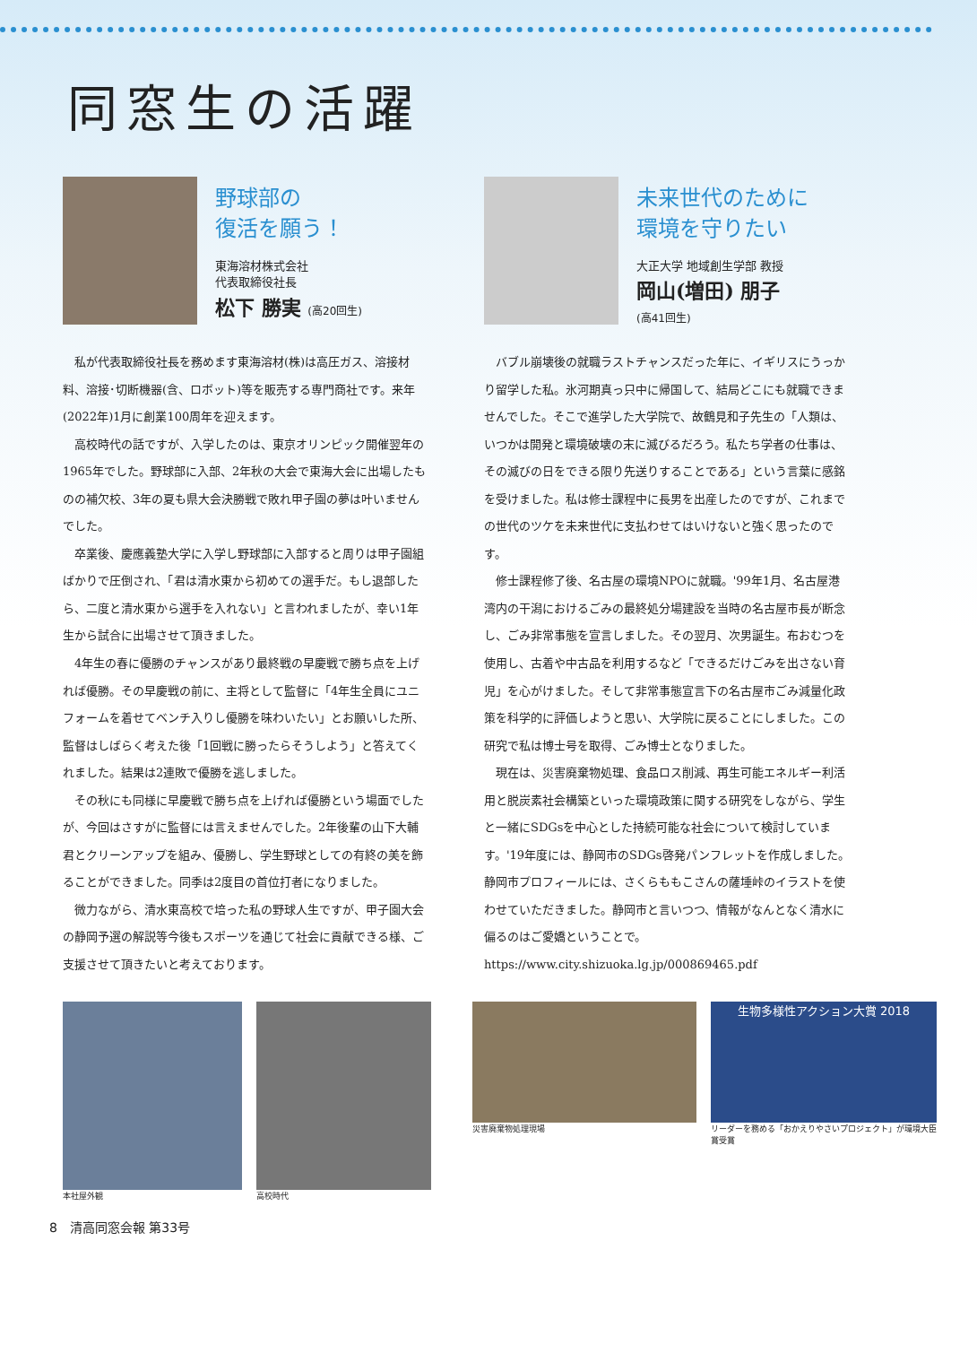同窓生の活躍
野球部の
復活を願う！
東海溶材株式会社
代表取締役社長
松下 勝実 (高20回生)
私が代表取締役社長を務めます東海溶材(株)は高圧ガス、溶接材料、溶接･切断機器(含、ロボット)等を販売する専門商社です。来年(2022年)1月に創業100周年を迎えます。
高校時代の話ですが、入学したのは、東京オリンピック開催翌年の1965年でした。野球部に入部、2年秋の大会で東海大会に出場したものの補欠校、3年の夏も県大会決勝戦で敗れ甲子園の夢は叶いませんでした。
卒業後、慶應義塾大学に入学し野球部に入部すると周りは甲子園組ばかりで圧倒され、「君は清水東から初めての選手だ。もし退部したら、二度と清水東から選手を入れない」と言われましたが、幸い1年生から試合に出場させて頂きました。
4年生の春に優勝のチャンスがあり最終戦の早慶戦で勝ち点を上げれば優勝。その早慶戦の前に、主将として監督に「4年生全員にユニフォームを着せてベンチ入りし優勝を味わいたい」とお願いした所、監督はしばらく考えた後「1回戦に勝ったらそうしよう」と答えてくれました。結果は2連敗で優勝を逃しました。
その秋にも同様に早慶戦で勝ち点を上げれば優勝という場面でしたが、今回はさすがに監督には言えませんでした。2年後輩の山下大輔君とクリーンアップを組み、優勝し、学生野球としての有終の美を飾ることができました。同季は2度目の首位打者になりました。
微力ながら、清水東高校で培った私の野球人生ですが、甲子園大会の静岡予選の解説等今後もスポーツを通じて社会に貢献できる様、ご支援させて頂きたいと考えております。
未来世代のために
環境を守りたい
大正大学 地域創生学部 教授
岡山(増田) 朋子
(高41回生)
バブル崩壊後の就職ラストチャンスだった年に、イギリスにうっかり留学した私。氷河期真っ只中に帰国して、結局どこにも就職できませんでした。そこで進学した大学院で、故鶴見和子先生の「人類は、いつかは開発と環境破壊の末に滅びるだろう。私たち学者の仕事は、その滅びの日をできる限り先送りすることである」という言葉に感銘を受けました。私は修士課程中に長男を出産したのですが、これまでの世代のツケを未来世代に支払わせてはいけないと強く思ったのです。
修士課程修了後、名古屋の環境NPOに就職。'99年1月、名古屋港湾内の干潟におけるごみの最終処分場建設を当時の名古屋市長が断念し、ごみ非常事態を宣言しました。その翌月、次男誕生。布おむつを使用し、古着や中古品を利用するなど「できるだけごみを出さない育児」を心がけました。そして非常事態宣言下の名古屋市ごみ減量化政策を科学的に評価しようと思い、大学院に戻ることにしました。この研究で私は博士号を取得、ごみ博士となりました。
現在は、災害廃棄物処理、食品ロス削減、再生可能エネルギー利活用と脱炭素社会構築といった環境政策に関する研究をしながら、学生と一緒にSDGsを中心とした持続可能な社会について検討しています。'19年度には、静岡市のSDGs啓発パンフレットを作成しました。静岡市プロフィールには、さくらももこさんの薩埵峠のイラストを使わせていただきました。静岡市と言いつつ、情報がなんとなく清水に偏るのはご愛嬌ということで。
https://www.city.shizuoka.lg.jp/000869465.pdf
本社屋外観 高校時代 災害廃棄物処理現場
生物多様性アクション大賞 2018
リーダーを務める「おかえりやさいプロジェクト」が環境大臣賞受賞
8　清高同窓会報 第33号